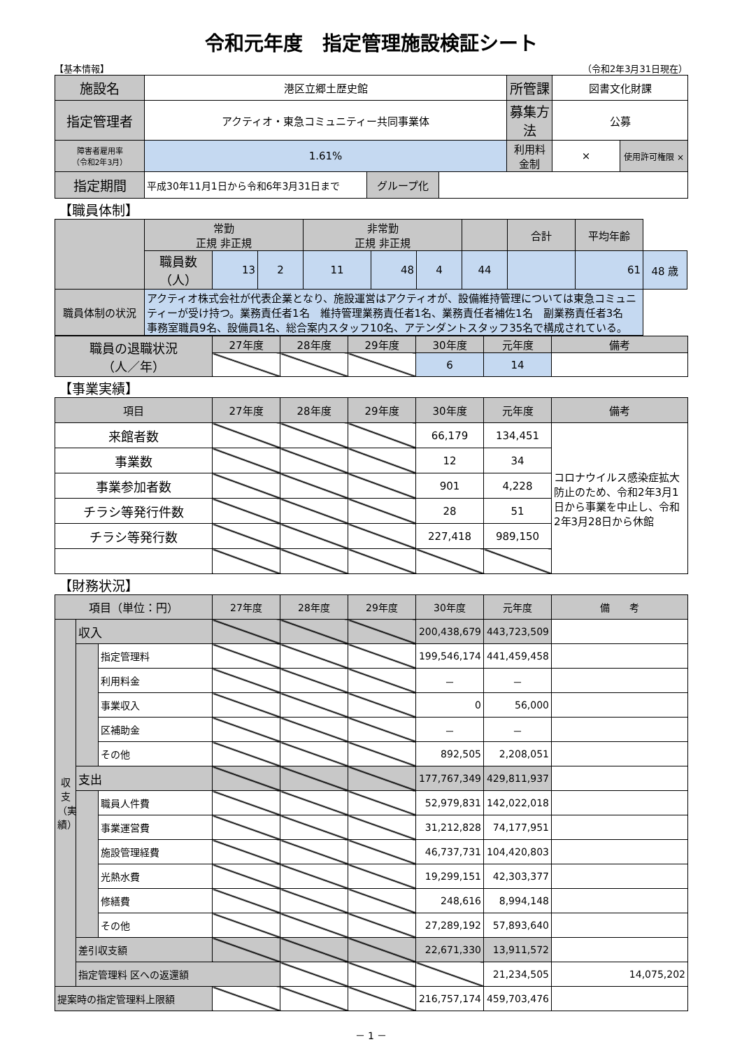令和元年度　指定管理施設検証シート
【基本情報】 （令和2年3月31日現在）
| 施設名 | 港区立郷土歴史館 | | | 所管課 | 図書文化財課 | |
| 指定管理者 | アクティオ・東急コミュニティー共同事業体 | | | 募集方法 | 公募 | |
| 障害者雇用率 （令和2年3月） | 1.61% | | | 利用料金制 | × | 使用許可権限 × |
| 指定期間 | 平成30年11月1日から令和6年3月31日まで | グループ化 | | | | |
【職員体制】
| | 常勤 正規 非正規 | | | 非常勤 正規 非正規 | | | | 合計 | 平均年齢 | |
| | 職員数（人） | 13 | 2 | 11 | 48 | 4 | 44 | | 61 | 48 歳 |
| 職員体制の状況 | アクティオ株式会社が代表企業となり、施設運営はアクティオが、設備維持管理については東急コミュニティーが受け持つ。業務責任者1名 維持管理業務責任者1名、業務責任者補佐1名 副業務責任者3名 事務室職員9名、設備員1名、総合案内スタッフ10名、アテンダントスタッフ35名で構成されている。 | | | | | | | | | |
| 職員の退職状況 （人／年） | 27年度 | 28年度 | 29年度 | 30年度 | 元年度 | 備考 |
| | | | | 6 | 14 | |
【事業実績】
| 項目 | 27年度 | 28年度 | 29年度 | 30年度 | 元年度 | 備考 |
| 来館者数 | | | | 66,179 | 134,451 | コロナウイルス感染症拡大防止のため、令和2年3月1日から事業を中止し、令和2年3月28日から休館 |
| 事業数 | | | | 12 | 34 | |
| 事業参加者数 | | | | 901 | 4,228 | |
| チラシ等発行件数 | | | | 28 | 51 | |
| チラシ等発行数 | | | | 227,418 | 989,150 | |
【財務状況】
| 項目（単位：円） | | | 27年度 | 28年度 | 29年度 | 30年度 | 元年度 | 備 考 | |
| 収支（実績） | 収入 | | | | | 200,438,679 | 443,723,509 | | |
| | | 指定管理料 | | | | 199,546,174 | 441,459,458 | | |
| | | 利用料金 | | | | － | － | | |
| | | 事業収入 | | | | 0 | 56,000 | | |
| | | 区補助金 | | | | － | － | | |
| | | その他 | | | | 892,505 | 2,208,051 | | |
| | 支出 | | | | | 177,767,349 | 429,811,937 | | |
| | | 職員人件費 | | | | 52,979,831 | 142,022,018 | | |
| | | 事業運営費 | | | | 31,212,828 | 74,177,951 | | |
| | | 施設管理経費 | | | | 46,737,731 | 104,420,803 | | |
| | | 光熱水費 | | | | 19,299,151 | 42,303,377 | | |
| | | 修繕費 | | | | 248,616 | 8,994,148 | | |
| | | その他 | | | | 27,289,192 | 57,893,640 | | |
| | 差引収支額 | | | | | 22,671,330 | 13,911,572 | | |
| | 指定管理料 区への返還額 | | | | | | 21,234,505 | 14,075,202 | |
| 提案時の指定管理料上限額 | | | | | | 216,757,174 | 459,703,476 | | |
－ 1 －